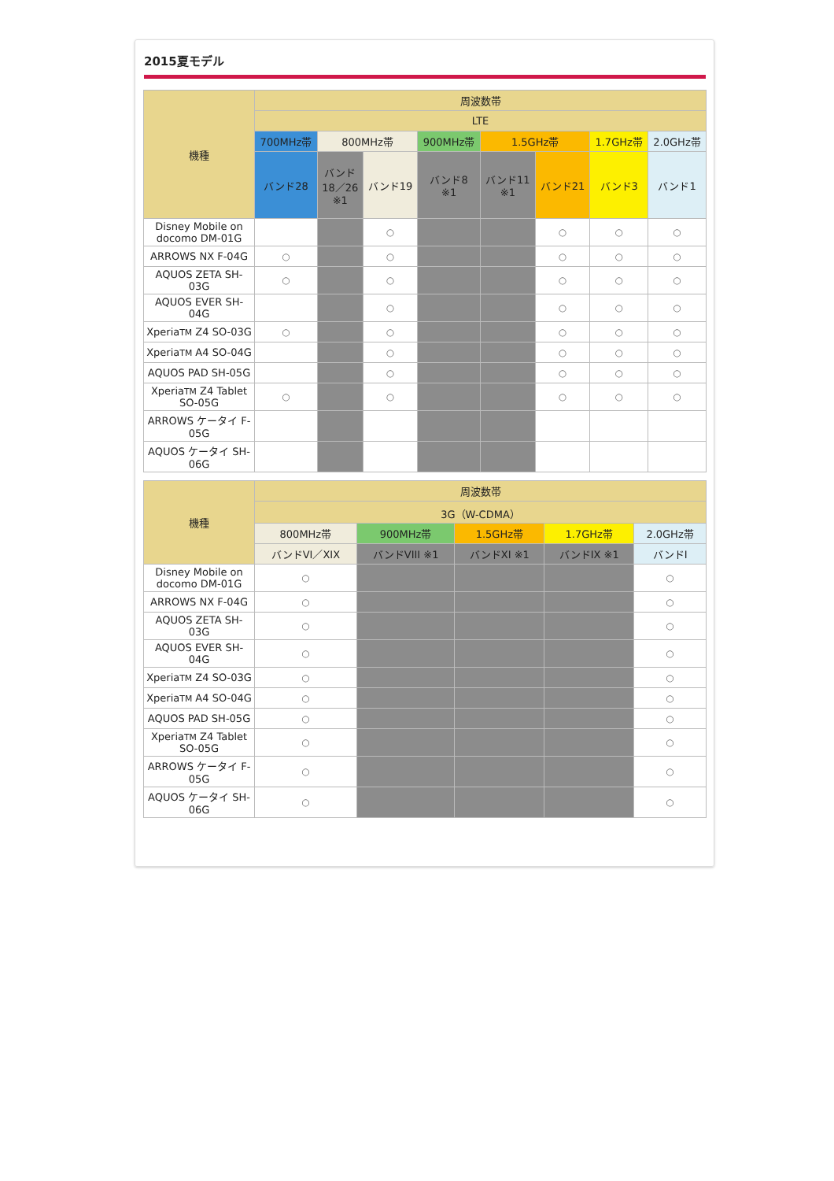2015夏モデル
| 機種 | 周波数帯 | | | | | | | |
| --- | --- | --- | --- | --- | --- | --- | --- | --- |
| | LTE | | | | | | | |
| | 700MHz帯 | 800MHz帯 | | 900MHz帯 | 1.5GHz帯 | | 1.7GHz帯 | 2.0GHz帯 |
| | バンド28 | バンド 18／26 ※1 | バンド19 | バンド8 ※1 | バンド11 ※1 | バンド21 | バンド3 | バンド1 |
| Disney Mobile on docomo DM-01G | | | ○ | | | ○ | ○ | ○ |
| ARROWS NX F-04G | ○ | | ○ | | | ○ | ○ | ○ |
| AQUOS ZETA SH-03G | ○ | | ○ | | | ○ | ○ | ○ |
| AQUOS EVER SH-04G | | | ○ | | | ○ | ○ | ○ |
| Xperia TM Z4 SO-03G | ○ | | ○ | | | ○ | ○ | ○ |
| Xperia TM A4 SO-04G | | | ○ | | | ○ | ○ | ○ |
| AQUOS PAD SH-05G | | | ○ | | | ○ | ○ | ○ |
| Xperia TM Z4 Tablet SO-05G | ○ | | ○ | | | ○ | ○ | ○ |
| ARROWS ケータイ F-05G | | | | | | | | |
| AQUOS ケータイ SH-06G | | | | | | | | |
| 機種 | 周波数帯 | | | | |
| --- | --- | --- | --- | --- | --- |
| | 3G（W-CDMA） | | | | |
| | 800MHz帯 | 900MHz帯 | 1.5GHz帯 | 1.7GHz帯 | 2.0GHz帯 |
| | バンドVI／XIX | バンドVIII ※1 | バンドXI ※1 | バンドIX ※1 | バンドI |
| Disney Mobile on docomo DM-01G | ○ | | | | ○ |
| ARROWS NX F-04G | ○ | | | | ○ |
| AQUOS ZETA SH-03G | ○ | | | | ○ |
| AQUOS EVER SH-04G | ○ | | | | ○ |
| Xperia TM Z4 SO-03G | ○ | | | | ○ |
| Xperia TM A4 SO-04G | ○ | | | | ○ |
| AQUOS PAD SH-05G | ○ | | | | ○ |
| Xperia TM Z4 Tablet SO-05G | ○ | | | | ○ |
| ARROWS ケータイ F-05G | ○ | | | | ○ |
| AQUOS ケータイ SH-06G | ○ | | | | ○ |